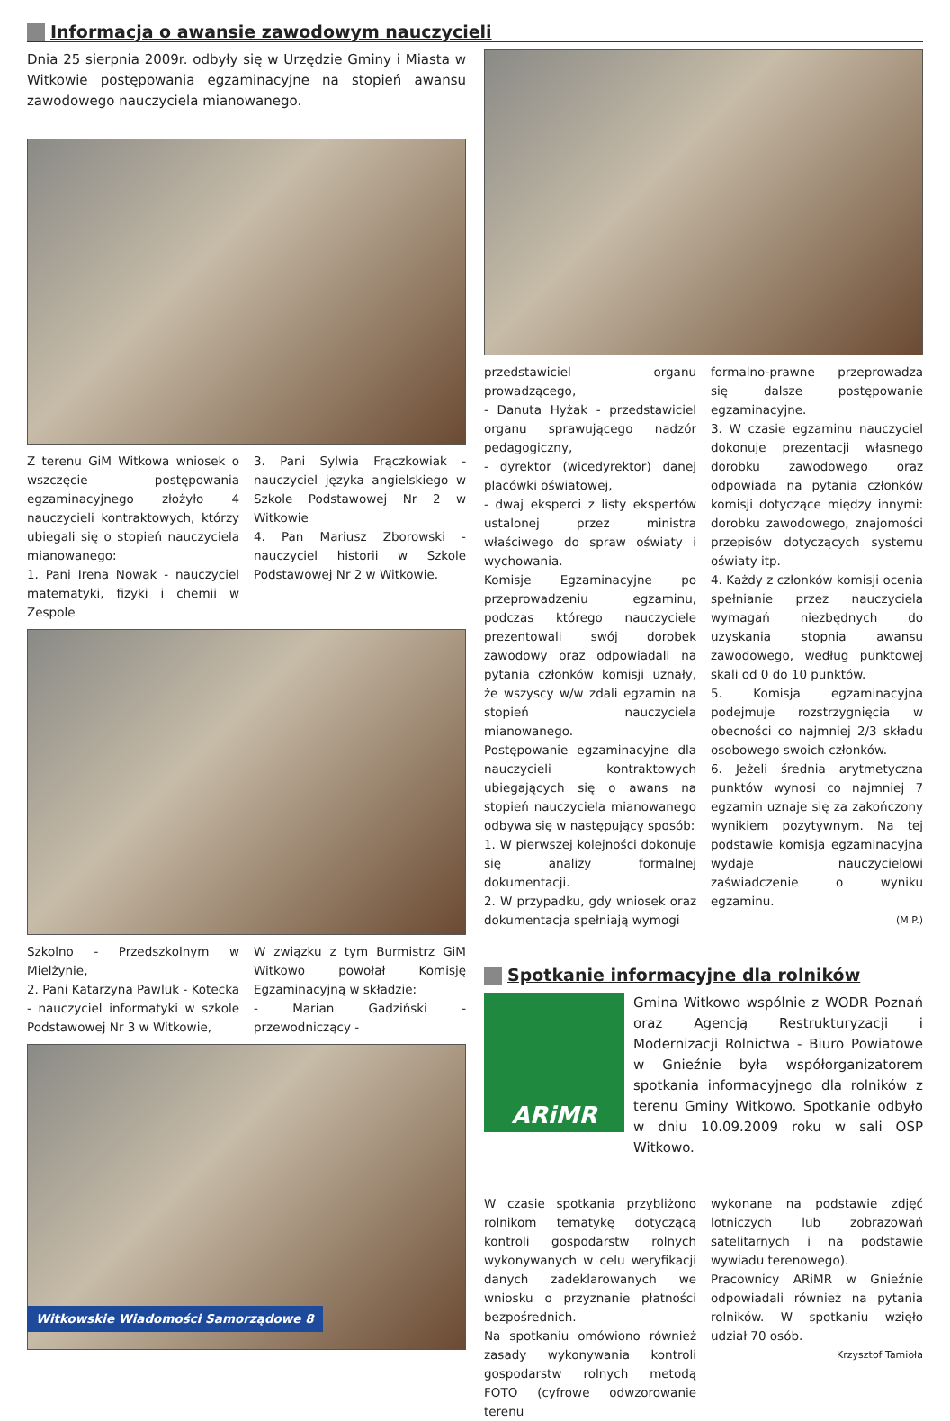Informacja o awansie zawodowym nauczycieli
Dnia 25 sierpnia 2009r. odbyły się w Urzędzie Gminy i Miasta w Witkowie postępowania egzaminacyjne na stopień awansu zawodowego nauczyciela mianowanego.
Z terenu GiM Witkowa wniosek o wszczęcie postępowania egzaminacyjnego złożyło 4 nauczycieli kontraktowych, którzy ubiegali się o stopień nauczyciela mianowanego:
1. Pani Irena Nowak - nauczyciel matematyki, fizyki i chemii w Zespole
3. Pani Sylwia Frączkowiak - nauczyciel języka angielskiego w Szkole Podstawowej Nr 2 w Witkowie
4. Pan Mariusz Zborowski - nauczyciel historii w Szkole Podstawowej Nr 2 w Witkowie.
Szkolno - Przedszkolnym w Mielżynie,
2. Pani Katarzyna Pawluk - Kotecka - nauczyciel informatyki w szkole Podstawowej Nr 3 w Witkowie,
W związku z tym Burmistrz GiM Witkowo powołał Komisję Egzaminacyjną w składzie:
- Marian Gadziński - przewodniczący -
przedstawiciel organu prowadzącego,
- Danuta Hyżak - przedstawiciel organu sprawującego nadzór pedagogiczny,
- dyrektor (wicedyrektor) danej placówki oświatowej,
- dwaj eksperci z listy ekspertów ustalonej przez ministra właściwego do spraw oświaty i wychowania.
Komisje Egzaminacyjne po przeprowadzeniu egzaminu, podczas którego nauczyciele prezentowali swój dorobek zawodowy oraz odpowiadali na pytania członków komisji uznały, że wszyscy w/w zdali egzamin na stopień nauczyciela mianowanego.
Postępowanie egzaminacyjne dla nauczycieli kontraktowych ubiegających się o awans na stopień nauczyciela mianowanego odbywa się w następujący sposób:
1. W pierwszej kolejności dokonuje się analizy formalnej dokumentacji.
2. W przypadku, gdy wniosek oraz dokumentacja spełniają wymogi
formalno-prawne przeprowadza się dalsze postępowanie egzaminacyjne.
3. W czasie egzaminu nauczyciel dokonuje prezentacji własnego dorobku zawodowego oraz odpowiada na pytania członków komisji dotyczące między innymi: dorobku zawodowego, znajomości przepisów dotyczących systemu oświaty itp.
4. Każdy z członków komisji ocenia spełnianie przez nauczyciela wymagań niezbędnych do uzyskania stopnia awansu zawodowego, według punktowej skali od 0 do 10 punktów.
5. Komisja egzaminacyjna podejmuje rozstrzygnięcia w obecności co najmniej 2/3 składu osobowego swoich członków.
6. Jeżeli średnia arytmetyczna punktów wynosi co najmniej 7 egzamin uznaje się za zakończony wynikiem pozytywnym. Na tej podstawie komisja egzaminacyjna wydaje nauczycielowi zaświadczenie o wyniku egzaminu.
(M.P.)
Spotkanie informacyjne dla rolników
ARiMR
Gmina Witkowo wspólnie z WODR Poznań oraz Agencją Restrukturyzacji i Modernizacji Rolnictwa - Biuro Powiatowe w Gnieźnie była współorganizatorem spotkania informacyjnego dla rolników z terenu Gminy Witkowo. Spotkanie odbyło w dniu 10.09.2009 roku w sali OSP Witkowo.
W czasie spotkania przybliżono rolnikom tematykę dotyczącą kontroli gospodarstw rolnych wykonywanych w celu weryfikacji danych zadeklarowanych we wniosku o przyznanie płatności bezpośrednich.
Na spotkaniu omówiono również zasady wykonywania kontroli gospodarstw rolnych metodą FOTO (cyfrowe odwzorowanie terenu
wykonane na podstawie zdjęć lotniczych lub zobrazowań satelitarnych i na podstawie wywiadu terenowego).
Pracownicy ARiMR w Gnieźnie odpowiadali również na pytania rolników. W spotkaniu wzięło udział 70 osób.
Krzysztof Tamioła
Witkowskie Wiadomości Samorządowe 8